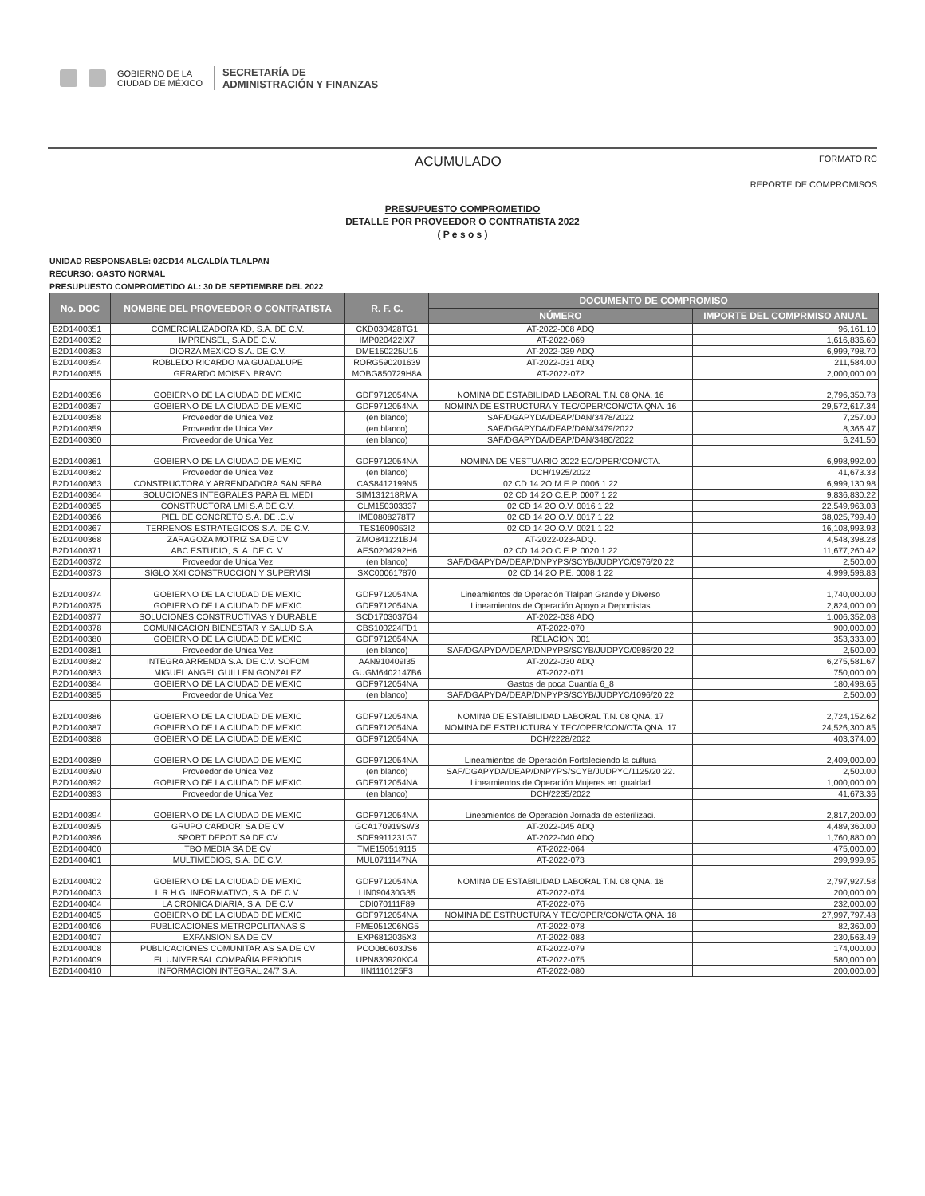GOBIERNO DE LA
CIUDAD DE MÉXICO SECRETARÍA DE
ADMINISTRACIÓN Y FINANZAS
ACUMULADO FORMATO RC
REPORTE DE COMPROMISOS
PRESUPUESTO COMPROMETIDO
DETALLE POR PROVEEDOR O CONTRATISTA 2022
( P e s o s )
UNIDAD RESPONSABLE: 02CD14 ALCALDÍA TLALPAN
RECURSO: GASTO NORMAL
PRESUPUESTO COMPROMETIDO AL: 30 DE SEPTIEMBRE DEL 2022
| No. DOC | NOMBRE DEL PROVEEDOR O CONTRATISTA | R. F. C. | DOCUMENTO DE COMPROMISO | |
| --- | --- | --- | --- | --- |
| | | | NÚMERO | IMPORTE DEL COMPRMISO ANUAL |
| B2D1400351 | COMERCIALIZADORA KD, S.A. DE C.V. | CKD030428TG1 | AT-2022-008 ADQ | 96,161.10 |
| B2D1400352 | IMPRENSEL, S.A DE C.V. | IMP020422IX7 | AT-2022-069 | 1,616,836.60 |
| B2D1400353 | DIORZA MEXICO S.A. DE C.V. | DME150225U15 | AT-2022-039 ADQ | 6,999,798.70 |
| B2D1400354 | ROBLEDO RICARDO MA GUADALUPE | RORG590201639 | AT-2022-031 ADQ | 211,584.00 |
| B2D1400355 | GERARDO MOISEN BRAVO | MOBG850729H8A | AT-2022-072 | 2,000,000.00 |
| B2D1400356 | GOBIERNO DE LA CIUDAD DE MEXIC | GDF9712054NA | NOMINA DE ESTABILIDAD LABORAL T.N. 08 QNA. 16 | 2,796,350.78 |
| B2D1400357 | GOBIERNO DE LA CIUDAD DE MEXIC | GDF9712054NA | NOMINA DE ESTRUCTURA Y TEC/OPER/CON/CTA QNA. 16 | 29,572,617.34 |
| B2D1400358 | Proveedor de Unica Vez | (en blanco) | SAF/DGAPYDA/DEAP/DAN/3478/2022 | 7,257.00 |
| B2D1400359 | Proveedor de Unica Vez | (en blanco) | SAF/DGAPYDA/DEAP/DAN/3479/2022 | 8,366.47 |
| B2D1400360 | Proveedor de Unica Vez | (en blanco) | SAF/DGAPYDA/DEAP/DAN/3480/2022 | 6,241.50 |
| B2D1400361 | GOBIERNO DE LA CIUDAD DE MEXIC | GDF9712054NA | NOMINA DE VESTUARIO 2022 EC/OPER/CON/CTA. | 6,998,992.00 |
| B2D1400362 | Proveedor de Unica Vez | (en blanco) | DCH/1925/2022 | 41,673.33 |
| B2D1400363 | CONSTRUCTORA Y ARRENDADORA SAN SEBA | CAS8412199N5 | 02 CD 14 2O M.E.P. 0006 1 22 | 6,999,130.98 |
| B2D1400364 | SOLUCIONES INTEGRALES PARA EL MEDI | SIM131218RMA | 02 CD 14 2O C.E.P. 0007 1 22 | 9,836,830.22 |
| B2D1400365 | CONSTRUCTORA LMI S.A DE C.V. | CLM150303337 | 02 CD 14 2O O.V. 0016 1 22 | 22,549,963.03 |
| B2D1400366 | PIEL DE CONCRETO S.A. DE .C.V | IME0808278T7 | 02 CD 14 2O O.V. 0017 1 22 | 38,025,799.40 |
| B2D1400367 | TERRENOS ESTRATEGICOS S.A. DE C.V. | TES1609053I2 | 02 CD 14 2O O.V. 0021 1 22 | 16,108,993.93 |
| B2D1400368 | ZARAGOZA MOTRIZ SA DE CV | ZMO841221BJ4 | AT-2022-023-ADQ. | 4,548,398.28 |
| B2D1400371 | ABC ESTUDIO, S. A. DE C. V. | AES0204292H6 | 02 CD 14 2O C.E.P. 0020 1 22 | 11,677,260.42 |
| B2D1400372 | Proveedor de Unica Vez | (en blanco) | SAF/DGAPYDA/DEAP/DNPYPS/SCYB/JUDPYC/0976/20 22 | 2,500.00 |
| B2D1400373 | SIGLO XXI CONSTRUCCION Y SUPERVISI | SXC000617870 | 02 CD 14 2O P.E. 0008 1 22 | 4,999,598.83 |
| B2D1400374 | GOBIERNO DE LA CIUDAD DE MEXIC | GDF9712054NA | Lineamientos de Operación Tlalpan Grande y Diverso | 1,740,000.00 |
| B2D1400375 | GOBIERNO DE LA CIUDAD DE MEXIC | GDF9712054NA | Lineamientos de Operación Apoyo a Deportistas | 2,824,000.00 |
| B2D1400377 | SOLUCIONES CONSTRUCTIVAS Y DURABLE | SCD1703037G4 | AT-2022-038 ADQ | 1,006,352.08 |
| B2D1400378 | COMUNICACION BIENESTAR Y SALUD S.A | CBS100224FD1 | AT-2022-070 | 900,000.00 |
| B2D1400380 | GOBIERNO DE LA CIUDAD DE MEXIC | GDF9712054NA | RELACION 001 | 353,333.00 |
| B2D1400381 | Proveedor de Unica Vez | (en blanco) | SAF/DGAPYDA/DEAP/DNPYPS/SCYB/JUDPYC/0986/20 22 | 2,500.00 |
| B2D1400382 | INTEGRA ARRENDA S.A. DE C.V. SOFOM | AAN910409I35 | AT-2022-030 ADQ | 6,275,581.67 |
| B2D1400383 | MIGUEL ANGEL GUILLEN GONZALEZ | GUGM6402147B6 | AT-2022-071 | 750,000.00 |
| B2D1400384 | GOBIERNO DE LA CIUDAD DE MEXIC | GDF9712054NA | Gastos de poca Cuantía 6_8 | 180,498.65 |
| B2D1400385 | Proveedor de Unica Vez | (en blanco) | SAF/DGAPYDA/DEAP/DNPYPS/SCYB/JUDPYC/1096/20 22 | 2,500.00 |
| B2D1400386 | GOBIERNO DE LA CIUDAD DE MEXIC | GDF9712054NA | NOMINA DE ESTABILIDAD LABORAL T.N. 08 QNA. 17 | 2,724,152.62 |
| B2D1400387 | GOBIERNO DE LA CIUDAD DE MEXIC | GDF9712054NA | NOMINA DE ESTRUCTURA Y TEC/OPER/CON/CTA QNA. 17 | 24,526,300.85 |
| B2D1400388 | GOBIERNO DE LA CIUDAD DE MEXIC | GDF9712054NA | DCH/2228/2022 | 403,374.00 |
| B2D1400389 | GOBIERNO DE LA CIUDAD DE MEXIC | GDF9712054NA | Lineamientos de Operación Fortaleciendo la cultura | 2,409,000.00 |
| B2D1400390 | Proveedor de Unica Vez | (en blanco) | SAF/DGAPYDA/DEAP/DNPYPS/SCYB/JUDPYC/1125/20 22. | 2,500.00 |
| B2D1400392 | GOBIERNO DE LA CIUDAD DE MEXIC | GDF9712054NA | Lineamientos de Operación Mujeres en igualdad | 1,000,000.00 |
| B2D1400393 | Proveedor de Unica Vez | (en blanco) | DCH/2235/2022 | 41,673.36 |
| B2D1400394 | GOBIERNO DE LA CIUDAD DE MEXIC | GDF9712054NA | Lineamientos de Operación Jornada de esterilizaci. | 2,817,200.00 |
| B2D1400395 | GRUPO CARDORI SA DE CV | GCA170919SW3 | AT-2022-045 ADQ | 4,489,360.00 |
| B2D1400396 | SPORT DEPOT SA DE CV | SDE9911231G7 | AT-2022-040 ADQ | 1,760,880.00 |
| B2D1400400 | TBO MEDIA SA DE CV | TME150519115 | AT-2022-064 | 475,000.00 |
| B2D1400401 | MULTIMEDIOS, S.A. DE C.V. | MUL0711147NA | AT-2022-073 | 299,999.95 |
| B2D1400402 | GOBIERNO DE LA CIUDAD DE MEXIC | GDF9712054NA | NOMINA DE ESTABILIDAD LABORAL T.N. 08 QNA. 18 | 2,797,927.58 |
| B2D1400403 | L.R.H.G. INFORMATIVO, S.A. DE C.V. | LIN090430G35 | AT-2022-074 | 200,000.00 |
| B2D1400404 | LA CRONICA DIARIA, S.A. DE C.V | CDI070111F89 | AT-2022-076 | 232,000.00 |
| B2D1400405 | GOBIERNO DE LA CIUDAD DE MEXIC | GDF9712054NA | NOMINA DE ESTRUCTURA Y TEC/OPER/CON/CTA QNA. 18 | 27,997,797.48 |
| B2D1400406 | PUBLICACIONES METROPOLITANAS S | PME051206NG5 | AT-2022-078 | 82,360.00 |
| B2D1400407 | EXPANSION SA DE CV | EXP6812035X3 | AT-2022-083 | 230,563.49 |
| B2D1400408 | PUBLICACIONES COMUNITARIAS SA DE CV | PCO080603JS6 | AT-2022-079 | 174,000.00 |
| B2D1400409 | EL UNIVERSAL COMPAÑIA PERIODIS | UPN830920KC4 | AT-2022-075 | 580,000.00 |
| B2D1400410 | INFORMACION INTEGRAL 24/7 S.A. | IIN1110125F3 | AT-2022-080 | 200,000.00 |